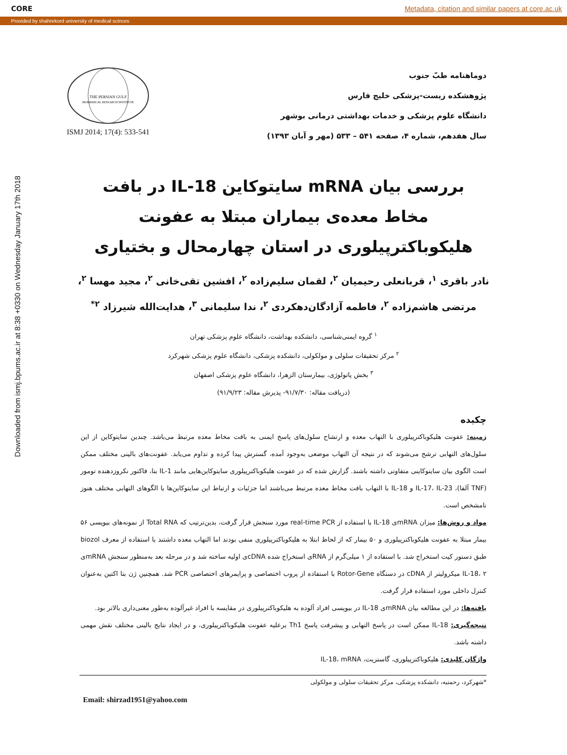CORE Metadata, citation and similar papers at core.ac.uk
Provided by shahrekord university of medical scinces
Downloaded from ismj.bpums.ac.ir at 8:38 +0330 on Wednesday January 17th 2018
THE PERSIAN GULF
BIOMEDICAL RESEARCH INSTITUTE
ISMJ 2014; 17(4): 533-541
دوماهنامه طبّ جنوب
پژوهشکده زیست-پزشکی خلیج فارس
دانشگاه علوم پزشکی و خدمات بهداشتی درمانی بوشهر
سال هفدهم، شماره ۴، صفحه ۵۴۱ – ۵۳۳ (مهر و آبان ۱۳۹۳)
بررسی بیان mRNA سایتوکاین IL-18 در بافت مخاط معده‌ی بیماران مبتلا به عفونت هلیکوباکترپیلوری در استان چهارمحال و بختیاری
نادر باقری <sup>۱</sup>، قربانعلی رحیمیان <sup>۲</sup>، لقمان سلیم‌زاده <sup>۲</sup>، افشین تقی‌خانی <sup>۲</sup>، مجید مهسا <sup>۲</sup>،
مرتضی هاشم‌زاده <sup>۲</sup>، فاطمه آزادگان‌دهکردی <sup>۲</sup>، ندا سلیمانی <sup>۳</sup>، هدایت‌الله شیرزاد <sup>۲*</sup>
<sup>۱</sup> گروه ایمنی‌شناسی، دانشکده بهداشت، دانشگاه علوم پزشکی تهران
<sup>۲</sup> مرکز تحقیقات سلولی و مولکولی، دانشکده پزشکی، دانشگاه علوم پزشکی شهرکرد
<sup>۳</sup> بخش پاتولوژی، بیمارستان الزهرا، دانشگاه علوم پزشکی اصفهان
(دریافت مقاله: ۹۱/۷/۳۰- پذیرش مقاله: ۹۱/۹/۲۳)
چکیده
زمینه: عفونت هلیکوباکترپیلوری با التهاب معده و ارتشاح سلول‌های پاسخ ایمنی به بافت مخاط معده مرتبط می‌باشد. چندین سایتوکاین از این سلول‌های التهابی ترشح می‌شوند که در نتیجه آن التهاب موضعی به‌وجود آمده، گسترش پیدا کرده و تداوم می‌یابد. عفونت‌های بالینی مختلف ممکن است الگوی بیان سایتوکاینی متفاوتی داشته باشند. گزارش شده که در عفونت هلیکوباکترپیلوری سایتوکاین‌هایی مانند IL-1 بتا، فاکتور نکروزدهنده تومور (TNF آلفا)، IL-17، IL-23 و IL-18 با التهاب بافت مخاط معده مرتبط می‌باشند اما جزئیات و ارتباط این سایتوکاین‌ها با الگوهای التهابی مختلف هنوز نامشخص است.
مواد و روش‌ها: میزان mRNA‌ی IL-18 با استفاده از real-time PCR مورد سنجش قرار گرفت، بدین‌ترتیب که Total RNA از نمونه‌های بیوپسی ۵۶ بیمار مبتلا به عفونت هلیکوباکترپیلوری و ۵۰ بیمار که از لحاظ ابتلا به هلیکوباکترپیلوری منفی بودند اما التهاب معده داشتند با استفاده از معرف biozol طبق دستور کیت استخراج شد. با استفاده از ۱ میلی‌گرم از RNA‌ی استخراج شده cDNA‌ی اولیه ساخته شد و در مرحله بعد به‌منظور سنجش mRNA‌ی IL-18، ۲ میکرولیتر از cDNA در دستگاه Rotor-Gene با استفاده از پروب اختصاصی و پرایمرهای اختصاصی PCR شد. همچنین ژن بتا اکتین به‌عنوان کنترل داخلی مورد استفاده قرار گرفت.
یافته‌ها: در این مطالعه بیان mRNA‌ی IL-18 در بیوپسی افراد آلوده به هلیکوباکترپیلوری در مقایسه با افراد غیرآلوده به‌طور معنی‌داری بالاتر بود.
نتیجه‌گیری: IL-18 ممکن است در پاسخ التهابی و پیشرفت پاسخ Th1 برعلیه عفونت هلیکوباکترپیلوری، و در ایجاد نتایج بالینی مختلف نقش مهمی داشته باشد.
واژگان کلیدی: هلیکوباکترپیلوری، گاستریت، IL-18، mRNA
*شهرکرد، رحمتیه، دانشکده پزشکی، مرکز تحقیقات سلولی و مولکولی
Email: shirzad1951@yahoo.com